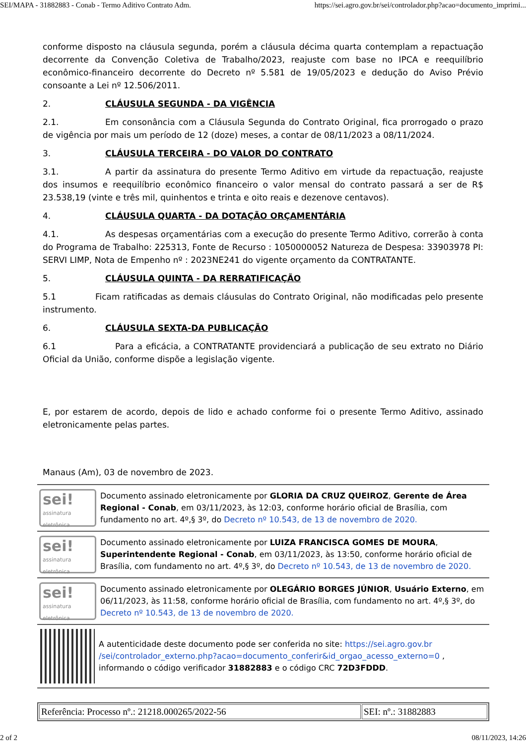SEI/MAPA - 31882883 - Conab - Termo Aditivo Contrato Adm. https://sei.agro.gov.br/sei/controlador.php?acao=documento_imprimi...
conforme disposto na cláusula segunda, porém a cláusula décima quarta contemplam a repactuação decorrente da Convenção Coletiva de Trabalho/2023, reajuste com base no IPCA e reequilíbrio econômico-financeiro decorrente do Decreto nº 5.581 de 19/05/2023 e dedução do Aviso Prévio consoante a Lei nº 12.506/2011.
2. CLÁUSULA SEGUNDA - DA VIGÊNCIA
2.1. Em consonância com a Cláusula Segunda do Contrato Original, fica prorrogado o prazo de vigência por mais um período de 12 (doze) meses, a contar de 08/11/2023 a 08/11/2024.
3. CLÁUSULA TERCEIRA - DO VALOR DO CONTRATO
3.1. A partir da assinatura do presente Termo Aditivo em virtude da repactuação, reajuste dos insumos e reequilíbrio econômico financeiro o valor mensal do contrato passará a ser de R$ 23.538,19 (vinte e três mil, quinhentos e trinta e oito reais e dezenove centavos).
4. CLÁUSULA QUARTA - DA DOTAÇÃO ORÇAMENTÁRIA
4.1. As despesas orçamentárias com a execução do presente Termo Aditivo, correrão à conta do Programa de Trabalho: 225313, Fonte de Recurso : 1050000052 Natureza de Despesa: 33903978 PI: SERVI LIMP, Nota de Empenho nº : 2023NE241 do vigente orçamento da CONTRATANTE.
5. CLÁUSULA QUINTA - DA RERRATIFICAÇÃO
5.1 Ficam ratificadas as demais cláusulas do Contrato Original, não modificadas pelo presente instrumento.
6. CLÁUSULA SEXTA-DA PUBLICAÇÃO
6.1 Para a eficácia, a CONTRATANTE providenciará a publicação de seu extrato no Diário Oficial da União, conforme dispõe a legislação vigente.
E, por estarem de acordo, depois de lido e achado conforme foi o presente Termo Aditivo, assinado eletronicamente pelas partes.
Manaus (Am), 03 de novembro de 2023.
sei!
assinatura eletrônica
Documento assinado eletronicamente por GLORIA DA CRUZ QUEIROZ, Gerente de Área Regional - Conab, em 03/11/2023, às 12:03, conforme horário oficial de Brasília, com fundamento no art. 4º,§ 3º, do Decreto nº 10.543, de 13 de novembro de 2020.
sei!
assinatura eletrônica
Documento assinado eletronicamente por LUIZA FRANCISCA GOMES DE MOURA, Superintendente Regional - Conab, em 03/11/2023, às 13:50, conforme horário oficial de Brasília, com fundamento no art. 4º,§ 3º, do Decreto nº 10.543, de 13 de novembro de 2020.
sei!
assinatura eletrônica
Documento assinado eletronicamente por OLEGÁRIO BORGES JÚNIOR, Usuário Externo, em 06/11/2023, às 11:58, conforme horário oficial de Brasília, com fundamento no art. 4º,§ 3º, do Decreto nº 10.543, de 13 de novembro de 2020.
A autenticidade deste documento pode ser conferida no site: https://sei.agro.gov.br /sei/controlador_externo.php?acao=documento_conferir&id_orgao_acesso_externo=0 , informando o código verificador 31882883 e o código CRC 72D3FDDD.
| Referência: Processo nº.: 21218.000265/2022-56 | SEI: nº.: 31882883 |
2 of 2 08/11/2023, 14:26